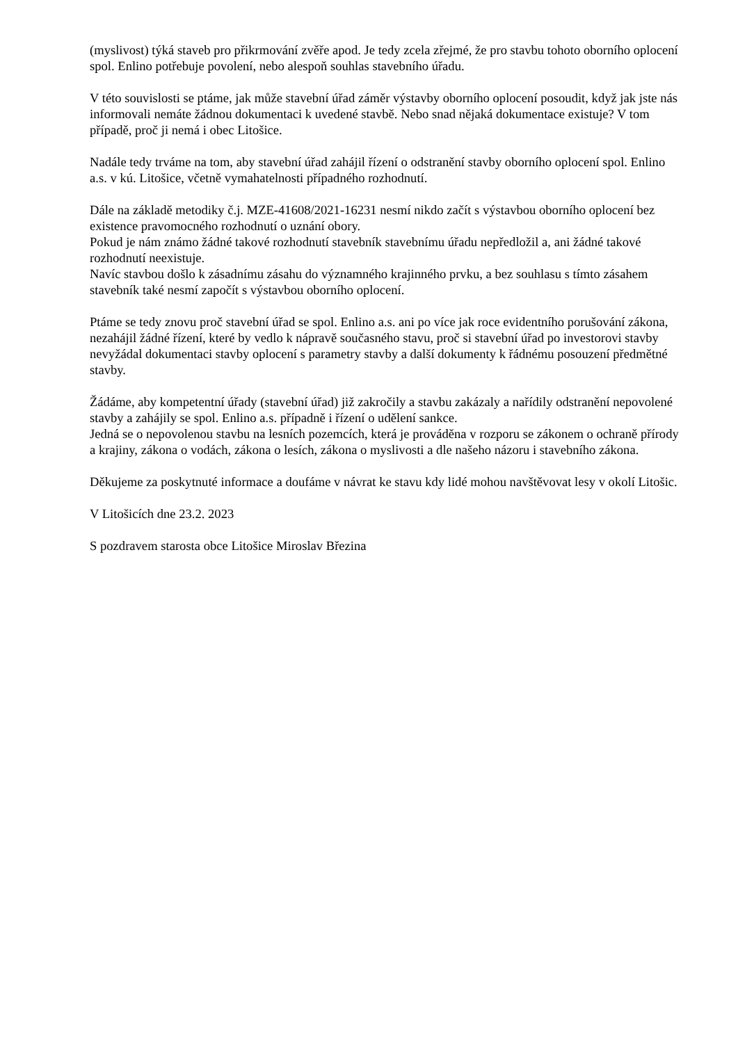(myslivost) týká staveb pro přikrmování zvěře apod. Je tedy zcela zřejmé, že pro stavbu tohoto oborního oplocení spol. Enlino potřebuje povolení, nebo alespoň souhlas stavebního úřadu.
V této souvislosti se ptáme, jak může stavební úřad záměr výstavby oborního oplocení posoudit, když jak jste nás informovali nemáte žádnou dokumentaci k uvedené stavbě. Nebo snad nějaká dokumentace existuje? V tom případě, proč ji nemá i obec Litošice.
Nadále tedy trváme na tom, aby stavební úřad zahájil řízení o odstranění stavby oborního oplocení spol. Enlino a.s. v kú. Litošice, včetně vymahatelnosti případného rozhodnutí.
Dále na základě metodiky č.j. MZE-41608/2021-16231 nesmí nikdo začít s výstavbou oborního oplocení bez existence pravomocného rozhodnutí o uznání obory.
Pokud je nám známo žádné takové rozhodnutí stavebník stavebnímu úřadu nepředložil a, ani žádné takové rozhodnutí neexistuje.
Navíc stavbou došlo k zásadnímu zásahu do významného krajinného prvku, a bez souhlasu s tímto zásahem stavebník také nesmí započít s výstavbou oborního oplocení.
Ptáme se tedy znovu proč stavební úřad se spol. Enlino a.s. ani po více jak roce evidentního porušování zákona, nezahájil žádné řízení, které by vedlo k nápravě současného stavu, proč si stavební úřad po investorovi stavby nevyžádal dokumentaci stavby oplocení s parametry stavby a další dokumenty k řádnému posouzení předmětné stavby.
Žádáme, aby kompetentní úřady (stavební úřad) již zakročily a stavbu zakázaly a nařídily odstranění nepovolené stavby a zahájily se spol. Enlino a.s. případně i řízení o udělení sankce.
Jedná se o nepovolenou stavbu na lesních pozemcích, která je prováděna v rozporu se zákonem o ochraně přírody a krajiny, zákona o vodách, zákona o lesích, zákona o myslivosti a dle našeho názoru i stavebního zákona.
Děkujeme za poskytnuté informace a doufáme v návrat ke stavu kdy lidé mohou navštěvovat lesy v okolí Litošic.
V Litošicích dne 23.2. 2023
S pozdravem starosta obce Litošice Miroslav Březina